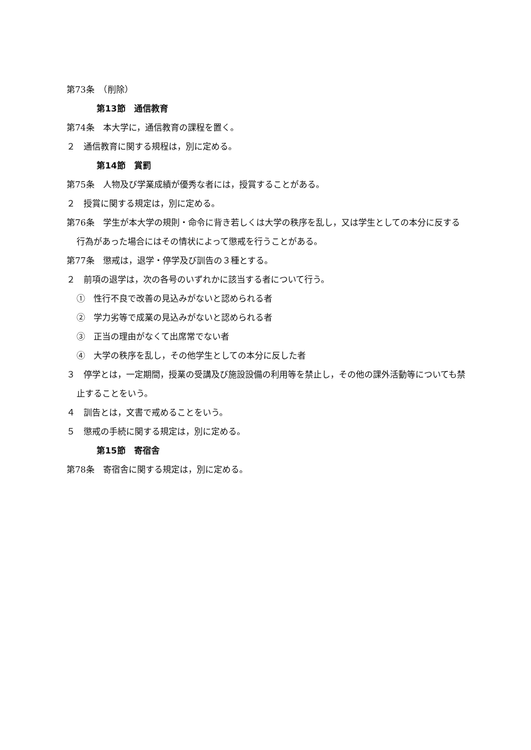第73条　（削除）
第13節　通信教育
第74条　本大学に，通信教育の課程を置く。
２　通信教育に関する規程は，別に定める。
第14節　賞罰
第75条　人物及び学業成績が優秀な者には，授賞することがある。
２　授賞に関する規定は，別に定める。
第76条　学生が本大学の規則・命令に背き若しくは大学の秩序を乱し，又は学生としての本分に反する行為があった場合にはその情状によって懲戒を行うことがある。
第77条　懲戒は，退学・停学及び訓告の３種とする。
２　前項の退学は，次の各号のいずれかに該当する者について行う。
①　性行不良で改善の見込みがないと認められる者
②　学力劣等で成業の見込みがないと認められる者
③　正当の理由がなくて出席常でない者
④　大学の秩序を乱し，その他学生としての本分に反した者
３　停学とは，一定期間，授業の受講及び施設設備の利用等を禁止し，その他の課外活動等についても禁止することをいう。
４　訓告とは，文書で戒めることをいう。
５　懲戒の手続に関する規定は，別に定める。
第15節　寄宿舎
第78条　寄宿舎に関する規定は，別に定める。